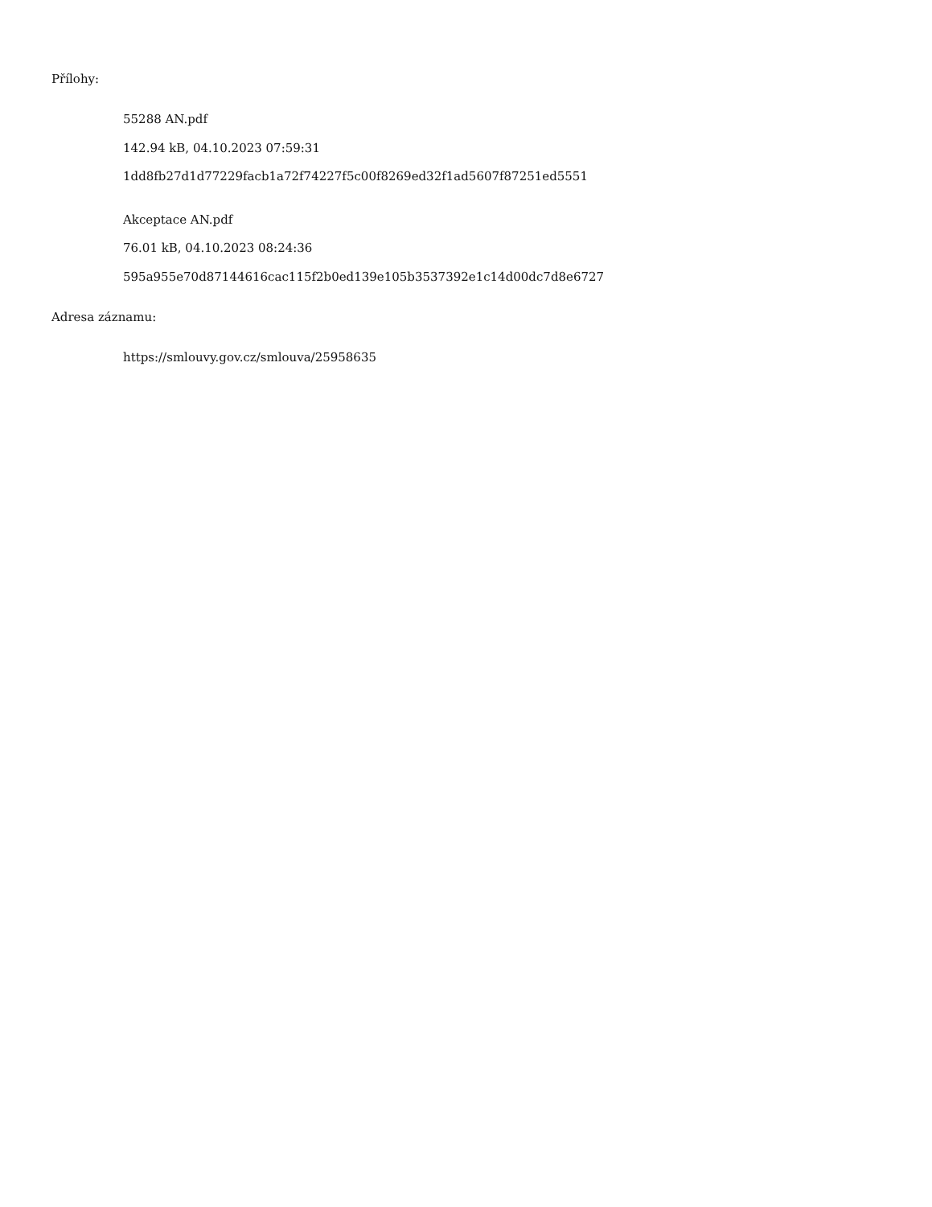Přílohy:
55288 AN.pdf
142.94 kB, 04.10.2023 07:59:31
1dd8fb27d1d77229facb1a72f74227f5c00f8269ed32f1ad5607f87251ed5551
Akceptace AN.pdf
76.01 kB, 04.10.2023 08:24:36
595a955e70d87144616cac115f2b0ed139e105b3537392e1c14d00dc7d8e6727
Adresa záznamu:
https://smlouvy.gov.cz/smlouva/25958635